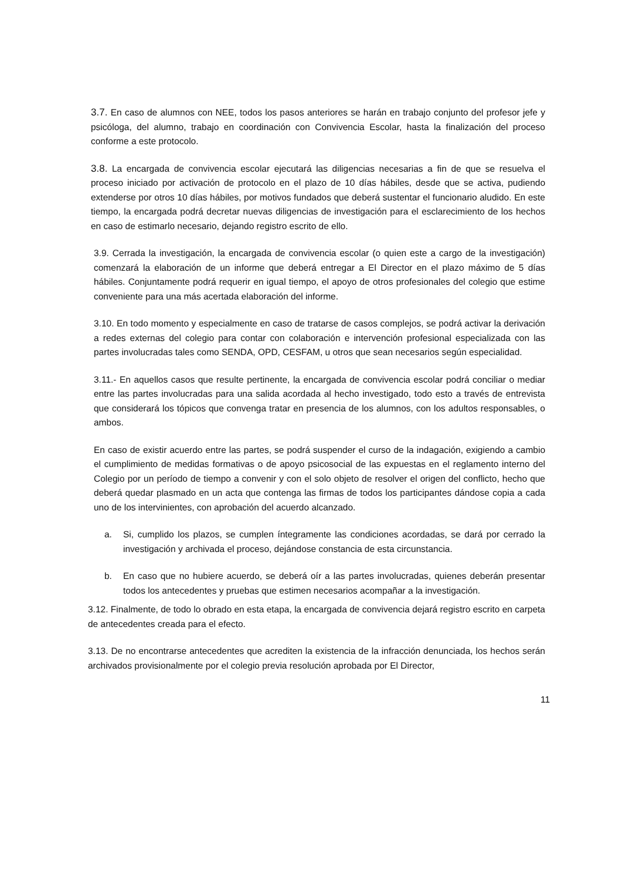3.7. En caso de alumnos con NEE, todos los pasos anteriores se harán en trabajo conjunto del profesor jefe y psicóloga, del alumno, trabajo en coordinación con Convivencia Escolar, hasta la finalización del proceso conforme a este protocolo.
3.8. La encargada de convivencia escolar ejecutará las diligencias necesarias a fin de que se resuelva el proceso iniciado por activación de protocolo en el plazo de 10 días hábiles, desde que se activa, pudiendo extenderse por otros 10 días hábiles, por motivos fundados que deberá sustentar el funcionario aludido. En este tiempo, la encargada podrá decretar nuevas diligencias de investigación para el esclarecimiento de los hechos en caso de estimarlo necesario, dejando registro escrito de ello.
3.9. Cerrada la investigación, la encargada de convivencia escolar (o quien este a cargo de la investigación) comenzará la elaboración de un informe que deberá entregar a El Director en el plazo máximo de 5 días hábiles. Conjuntamente podrá requerir en igual tiempo, el apoyo de otros profesionales del colegio que estime conveniente para una más acertada elaboración del informe.
3.10. En todo momento y especialmente en caso de tratarse de casos complejos, se podrá activar la derivación a redes externas del colegio para contar con colaboración e intervención profesional especializada con las partes involucradas tales como SENDA, OPD, CESFAM, u otros que sean necesarios según especialidad.
3.11.- En aquellos casos que resulte pertinente, la encargada de convivencia escolar podrá conciliar o mediar entre las partes involucradas para una salida acordada al hecho investigado, todo esto a través de entrevista que considerará los tópicos que convenga tratar en presencia de los alumnos, con los adultos responsables, o ambos.
En caso de existir acuerdo entre las partes, se podrá suspender el curso de la indagación, exigiendo a cambio el cumplimiento de medidas formativas o de apoyo psicosocial de las expuestas en el reglamento interno del Colegio por un período de tiempo a convenir y con el solo objeto de resolver el origen del conflicto, hecho que deberá quedar plasmado en un acta que contenga las firmas de todos los participantes dándose copia a cada uno de los intervinientes, con aprobación del acuerdo alcanzado.
a. Si, cumplido los plazos, se cumplen íntegramente las condiciones acordadas, se dará por cerrado la investigación y archivada el proceso, dejándose constancia de esta circunstancia.
b. En caso que no hubiere acuerdo, se deberá oír a las partes involucradas, quienes deberán presentar todos los antecedentes y pruebas que estimen necesarios acompañar a la investigación.
3.12. Finalmente, de todo lo obrado en esta etapa, la encargada de convivencia dejará registro escrito en carpeta de antecedentes creada para el efecto.
3.13. De no encontrarse antecedentes que acrediten la existencia de la infracción denunciada, los hechos serán archivados provisionalmente por el colegio previa resolución aprobada por El Director,
11